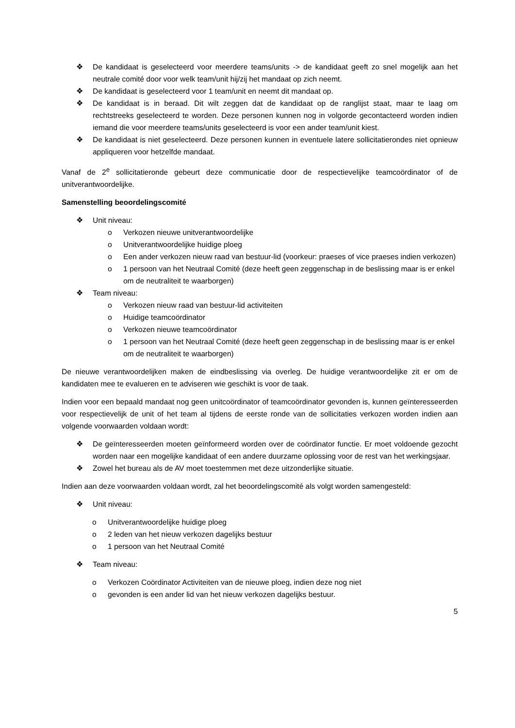❖ De kandidaat is geselecteerd voor meerdere teams/units -> de kandidaat geeft zo snel mogelijk aan het neutrale comité door voor welk team/unit hij/zij het mandaat op zich neemt.
❖ De kandidaat is geselecteerd voor 1 team/unit en neemt dit mandaat op.
❖ De kandidaat is in beraad. Dit wilt zeggen dat de kandidaat op de ranglijst staat, maar te laag om rechtstreeks geselecteerd te worden. Deze personen kunnen nog in volgorde gecontacteerd worden indien iemand die voor meerdere teams/units geselecteerd is voor een ander team/unit kiest.
❖ De kandidaat is niet geselecteerd. Deze personen kunnen in eventuele latere sollicitatierondes niet opnieuw appliqueren voor hetzelfde mandaat.
Vanaf de 2<sup>e</sup> sollicitatieronde gebeurt deze communicatie door de respectievelijke teamcoördinator of de unitverantwoordelijke.
Samenstelling beoordelingscomité
❖ Unit niveau:
o Verkozen nieuwe unitverantwoordelijke
o Unitverantwoordelijke huidige ploeg
o Een ander verkozen nieuw raad van bestuur-lid (voorkeur: praeses of vice praeses indien verkozen)
o 1 persoon van het Neutraal Comité (deze heeft geen zeggenschap in de beslissing maar is er enkel om de neutraliteit te waarborgen)
❖ Team niveau:
o Verkozen nieuw raad van bestuur-lid activiteiten
o Huidige teamcoördinator
o Verkozen nieuwe teamcoördinator
o 1 persoon van het Neutraal Comité (deze heeft geen zeggenschap in de beslissing maar is er enkel om de neutraliteit te waarborgen)
De nieuwe verantwoordelijken maken de eindbeslissing via overleg. De huidige verantwoordelijke zit er om de kandidaten mee te evalueren en te adviseren wie geschikt is voor de taak.
Indien voor een bepaald mandaat nog geen unitcoördinator of teamcoördinator gevonden is, kunnen geïnteresseerden voor respectievelijk de unit of het team al tijdens de eerste ronde van de sollicitaties verkozen worden indien aan volgende voorwaarden voldaan wordt:
❖ De geïnteresseerden moeten geïnformeerd worden over de coördinator functie. Er moet voldoende gezocht worden naar een mogelijke kandidaat of een andere duurzame oplossing voor de rest van het werkingsjaar.
❖ Zowel het bureau als de AV moet toestemmen met deze uitzonderlijke situatie.
Indien aan deze voorwaarden voldaan wordt, zal het beoordelingscomité als volgt worden samengesteld:
❖ Unit niveau:
o Unitverantwoordelijke huidige ploeg
o 2 leden van het nieuw verkozen dagelijks bestuur
o 1 persoon van het Neutraal Comité
❖ Team niveau:
o Verkozen Coördinator Activiteiten van de nieuwe ploeg, indien deze nog niet
o gevonden is een ander lid van het nieuw verkozen dagelijks bestuur.
5